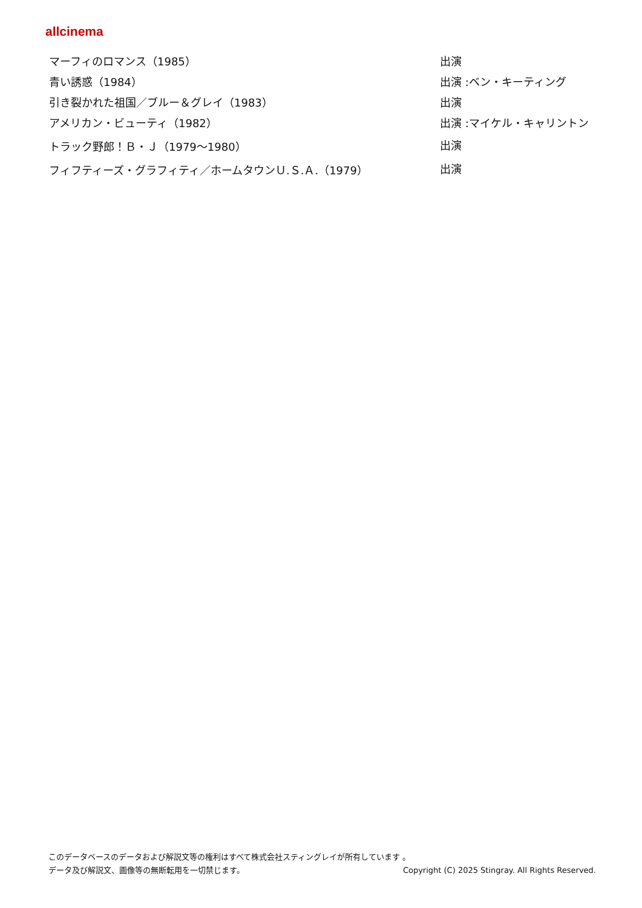allcinema
| マーフィのロマンス（1985） | 出演 |
| 青い誘惑（1984） | 出演 :ベン・キーティング |
| 引き裂かれた祖国／ブルー＆グレイ（1983） | 出演 |
| アメリカン・ビューティ（1982） | 出演 :マイケル・キャリントン |
| トラック野郎！Ｂ・Ｊ（1979～1980） | 出演 |
| フィフティーズ・グラフィティ／ホームタウンＵ.Ｓ.Ａ.（1979） | 出演 |
このデータベースのデータおよび解説文等の権利はすべて株式会社スティングレイが所有しています 。
データ及び解説文、画像等の無断転用を一切禁じます。 Copyright (C) 2025 Stingray. All Rights Reserved.